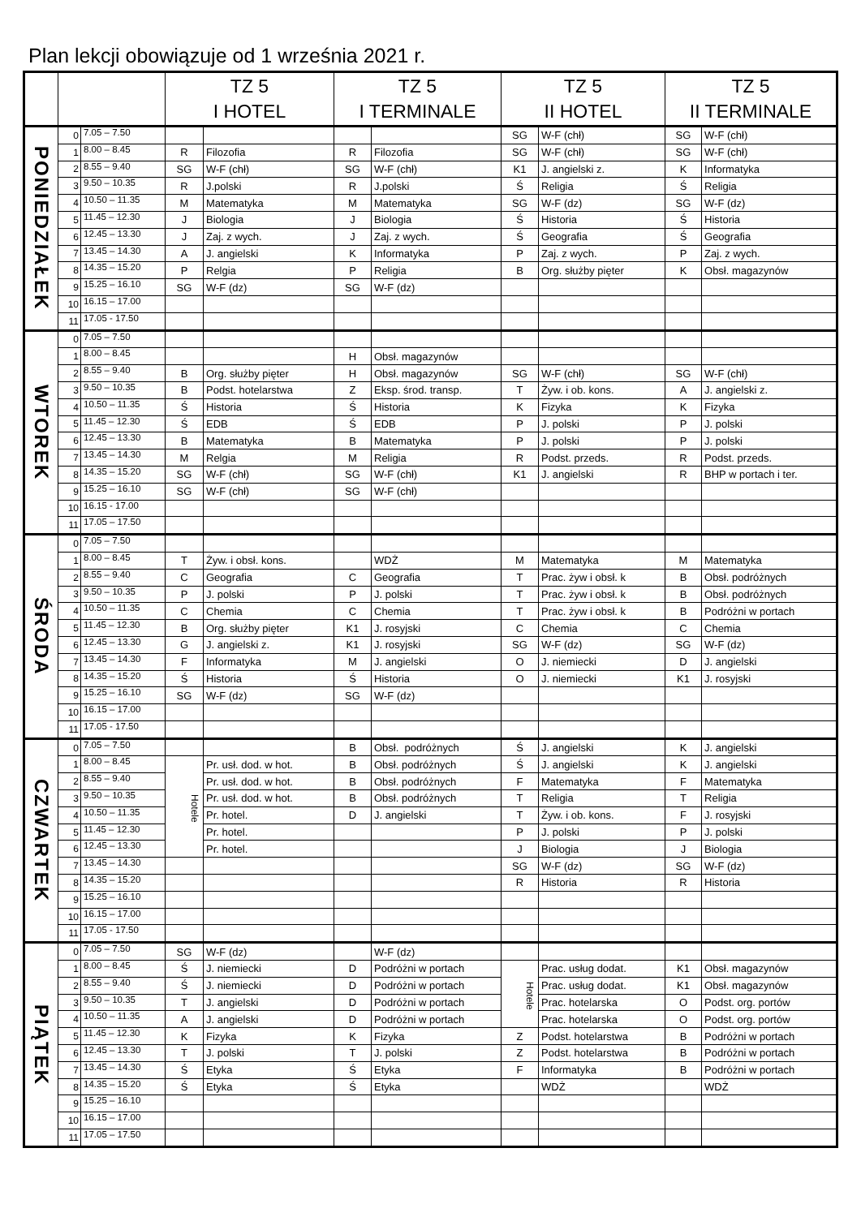Plan lekcji obowiązuje od 1 września 2021 r.
| | | | TZ 5 I HOTEL | | TZ 5 I TERMINALE | | TZ 5 II HOTEL | | TZ 5 II TERMINALE | |
| --- | --- | --- | --- | --- | --- | --- | --- | --- | --- | --- |
| PONIEDZIAŁEK | 0 | 7.05 – 7.50 | | | | | SG | W-F (chł) | SG | W-F (chł) |
| | 1 | 8.00 – 8.45 | R | Filozofia | R | Filozofia | SG | W-F (chł) | SG | W-F (chł) |
| | 2 | 8.55 – 9.40 | SG | W-F (chł) | SG | W-F (chł) | K1 | J. angielski z. | K | Informatyka |
| | 3 | 9.50 – 10.35 | R | J.polski | R | J.polski | Ś | Religia | Ś | Religia |
| | 4 | 10.50 – 11.35 | M | Matematyka | M | Matematyka | SG | W-F (dz) | SG | W-F (dz) |
| | 5 | 11.45 – 12.30 | J | Biologia | J | Biologia | Ś | Historia | Ś | Historia |
| | 6 | 12.45 – 13.30 | J | Zaj. z wych. | J | Zaj. z wych. | Ś | Geografia | Ś | Geografia |
| | 7 | 13.45 – 14.30 | A | J. angielski | K | Informatyka | P | Zaj. z wych. | P | Zaj. z wych. |
| | 8 | 14.35 – 15.20 | P | Relgia | P | Religia | B | Org. służby pięter | K | Obsł. magazynów |
| | 9 | 15.25 – 16.10 | SG | W-F (dz) | SG | W-F (dz) | | | | |
| | 10 | 16.15 – 17.00 | | | | | | | | |
| | 11 | 17.05 - 17.50 | | | | | | | | |
| WTOREK | 0 | 7.05 – 7.50 | | | | | | | | |
| | 1 | 8.00 – 8.45 | | | H | Obsł. magazynów | | | | |
| | 2 | 8.55 – 9.40 | B | Org. służby pięter | H | Obsł. magazynów | SG | W-F (chł) | SG | W-F (chł) |
| | 3 | 9.50 – 10.35 | B | Podst. hotelarstwa | Z | Eksp. środ. transp. | T | Żyw. i ob. kons. | A | J. angielski z. |
| | 4 | 10.50 – 11.35 | Ś | Historia | Ś | Historia | K | Fizyka | K | Fizyka |
| | 5 | 11.45 – 12.30 | Ś | EDB | Ś | EDB | P | J. polski | P | J. polski |
| | 6 | 12.45 – 13.30 | B | Matematyka | B | Matematyka | P | J. polski | P | J. polski |
| | 7 | 13.45 – 14.30 | M | Relgia | M | Religia | R | Podst. przeds. | R | Podst. przeds. |
| | 8 | 14.35 – 15.20 | SG | W-F (chł) | SG | W-F (chł) | K1 | J. angielski | R | BHP w portach i ter. |
| | 9 | 15.25 – 16.10 | SG | W-F (chł) | SG | W-F (chł) | | | | |
| | 10 | 16.15 - 17.00 | | | | | | | | |
| | 11 | 17.05 – 17.50 | | | | | | | | |
| ŚRODA | 0 | 7.05 – 7.50 | | | | | | | | |
| | 1 | 8.00 – 8.45 | T | Żyw. i obsł. kons. | | WDŻ | M | Matematyka | M | Matematyka |
| | 2 | 8.55 – 9.40 | C | Geografia | C | Geografia | T | Prac. żyw i obsł. k | B | Obsł. podróżnych |
| | 3 | 9.50 – 10.35 | P | J. polski | P | J. polski | T | Prac. żyw i obsł. k | B | Obsł. podróżnych |
| | 4 | 10.50 – 11.35 | C | Chemia | C | Chemia | T | Prac. żyw i obsł. k | B | Podróżni w portach |
| | 5 | 11.45 – 12.30 | B | Org. służby pięter | K1 | J. rosyjski | C | Chemia | C | Chemia |
| | 6 | 12.45 – 13.30 | G | J. angielski z. | K1 | J. rosyjski | SG | W-F (dz) | SG | W-F (dz) |
| | 7 | 13.45 – 14.30 | F | Informatyka | M | J. angielski | O | J. niemiecki | D | J. angielski |
| | 8 | 14.35 – 15.20 | Ś | Historia | Ś | Historia | O | J. niemiecki | K1 | J. rosyjski |
| | 9 | 15.25 – 16.10 | SG | W-F (dz) | SG | W-F (dz) | | | | |
| | 10 | 16.15 – 17.00 | | | | | | | | |
| | 11 | 17.05 - 17.50 | | | | | | | | |
| CZWARTEK | 0 | 7.05 – 7.50 | | | B | Obsł. podróżnych | Ś | J. angielski | K | J. angielski |
| | 1 | 8.00 – 8.45 | Hotele | Pr. usł. dod. w hot. | B | Obsł. podróżnych | Ś | J. angielski | K | J. angielski |
| | 2 | 8.55 – 9.40 | | Pr. usł. dod. w hot. | B | Obsł. podróżnych | F | Matematyka | F | Matematyka |
| | 3 | 9.50 – 10.35 | | Pr. usł. dod. w hot. | B | Obsł. podróżnych | T | Religia | T | Religia |
| | 4 | 10.50 – 11.35 | | Pr. hotel. | D | J. angielski | T | Żyw. i ob. kons. | F | J. rosyjski |
| | 5 | 11.45 – 12.30 | | Pr. hotel. | | | P | J. polski | P | J. polski |
| | 6 | 12.45 – 13.30 | | Pr. hotel. | | | J | Biologia | J | Biologia |
| | 7 | 13.45 – 14.30 | | | | | SG | W-F (dz) | SG | W-F (dz) |
| | 8 | 14.35 – 15.20 | | | | | R | Historia | R | Historia |
| | 9 | 15.25 – 16.10 | | | | | | | | |
| | 10 | 16.15 – 17.00 | | | | | | | | |
| | 11 | 17.05 - 17.50 | | | | | | | | |
| PIĄTEK | 0 | 7.05 – 7.50 | SG | W-F (dz) | | W-F (dz) | | | | |
| | 1 | 8.00 – 8.45 | Ś | J. niemiecki | D | Podróżni w portach | Hotele | Prac. usług dodat. | K1 | Obsł. magazynów |
| | 2 | 8.55 – 9.40 | Ś | J. niemiecki | D | Podróżni w portach | | Prac. usług dodat. | K1 | Obsł. magazynów |
| | 3 | 9.50 – 10.35 | T | J. angielski | D | Podróżni w portach | | Prac. hotelarska | O | Podst. org. portów |
| | 4 | 10.50 – 11.35 | A | J. angielski | D | Podróżni w portach | | Prac. hotelarska | O | Podst. org. portów |
| | 5 | 11.45 – 12.30 | K | Fizyka | K | Fizyka | Z | Podst. hotelarstwa | B | Podróżni w portach |
| | 6 | 12.45 – 13.30 | T | J. polski | T | J. polski | Z | Podst. hotelarstwa | B | Podróżni w portach |
| | 7 | 13.45 – 14.30 | Ś | Etyka | Ś | Etyka | F | Informatyka | B | Podróżni w portach |
| | 8 | 14.35 – 15.20 | Ś | Etyka | Ś | Etyka | | WDŻ | | WDŻ |
| | 9 | 15.25 – 16.10 | | | | | | | | |
| | 10 | 16.15 – 17.00 | | | | | | | | |
| | 11 | 17.05 – 17.50 | | | | | | | | |